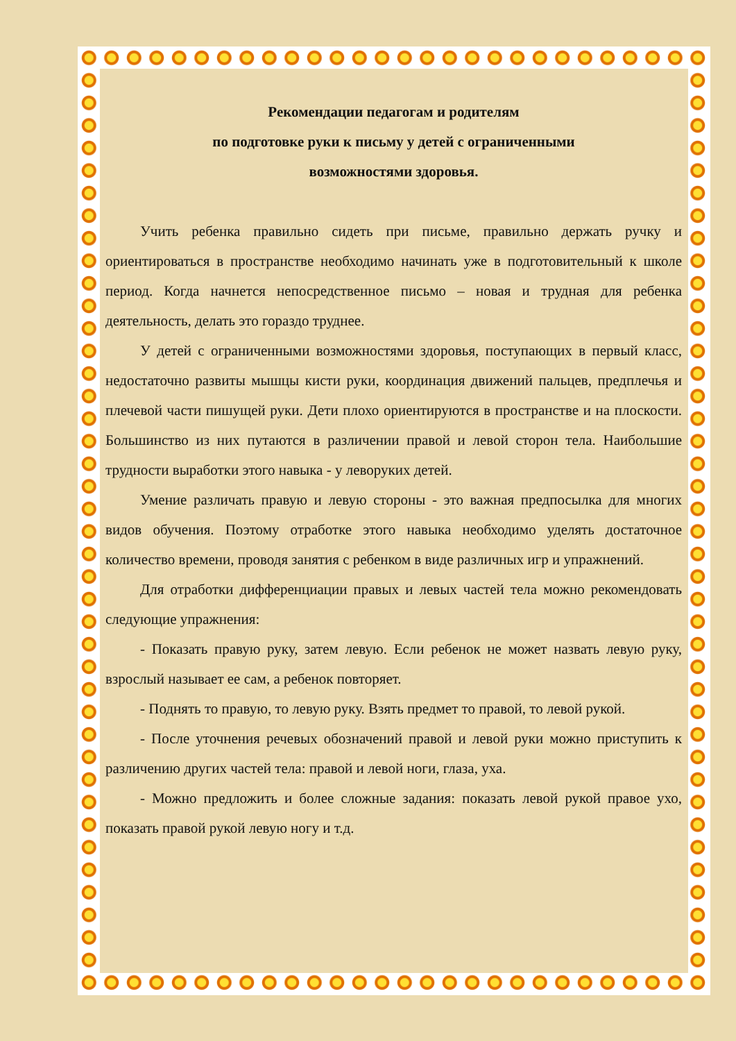Рекомендации педагогам и родителям
по подготовке руки к письму у детей с ограниченными
возможностями здоровья.
Учить ребенка правильно сидеть при письме, правильно держать ручку и ориентироваться в пространстве необходимо начинать уже в подготовительный к школе период. Когда начнется непосредственное письмо – новая и трудная для ребенка деятельность, делать это гораздо труднее.
У детей с ограниченными возможностями здоровья, поступающих в первый класс, недостаточно развиты мышцы кисти руки, координация движений пальцев, предплечья и плечевой части пишущей руки. Дети плохо ориентируются в пространстве и на плоскости. Большинство из них путаются в различении правой и левой сторон тела. Наибольшие трудности выработки этого навыка - у леворуких детей.
Умение различать правую и левую стороны - это важная предпосылка для многих видов обучения. Поэтому отработке этого навыка необходимо уделять достаточное количество времени, проводя занятия с ребенком в виде различных игр и упражнений.
Для отработки дифференциации правых и левых частей тела можно рекомендовать следующие упражнения:
- Показать правую руку, затем левую. Если ребенок не может назвать левую руку, взрослый называет ее сам, а ребенок повторяет.
- Поднять то правую, то левую руку. Взять предмет то правой, то левой рукой.
- После уточнения речевых обозначений правой и левой руки можно приступить к различению других частей тела: правой и левой ноги, глаза, уха.
- Можно предложить и более сложные задания: показать левой рукой правое ухо, показать правой рукой левую ногу и т.д.